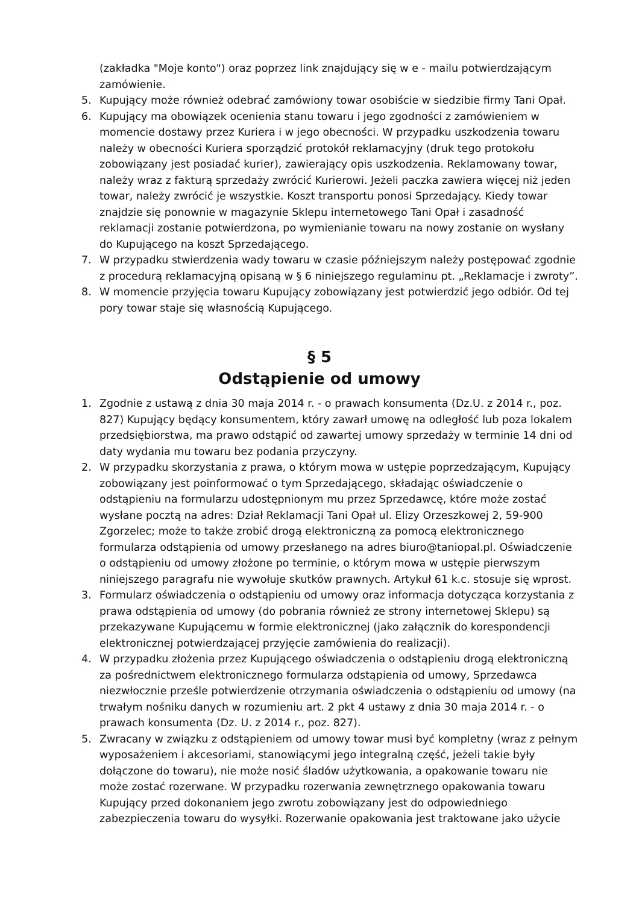(zakładka "Moje konto") oraz poprzez link znajdujący się w e - mailu potwierdzającym zamówienie.
5. Kupujący może również odebrać zamówiony towar osobiście w siedzibie firmy Tani Opał.
6. Kupujący ma obowiązek ocenienia stanu towaru i jego zgodności z zamówieniem w momencie dostawy przez Kuriera i w jego obecności. W przypadku uszkodzenia towaru należy w obecności Kuriera sporządzić protokół reklamacyjny (druk tego protokołu zobowiązany jest posiadać kurier), zawierający opis uszkodzenia. Reklamowany towar, należy wraz z fakturą sprzedaży zwrócić Kurierowi. Jeżeli paczka zawiera więcej niż jeden towar, należy zwrócić je wszystkie. Koszt transportu ponosi Sprzedający. Kiedy towar znajdzie się ponownie w magazynie Sklepu internetowego Tani Opał i zasadność reklamacji zostanie potwierdzona, po wymienianie towaru na nowy zostanie on wysłany do Kupującego na koszt Sprzedającego.
7. W przypadku stwierdzenia wady towaru w czasie późniejszym należy postępować zgodnie z procedurą reklamacyjną opisaną w § 6 niniejszego regulaminu pt. „Reklamacje i zwroty”.
8. W momencie przyjęcia towaru Kupujący zobowiązany jest potwierdzić jego odbiór. Od tej pory towar staje się własnością Kupującego.
§ 5
Odstąpienie od umowy
1. Zgodnie z ustawą z dnia 30 maja 2014 r. - o prawach konsumenta (Dz.U. z 2014 r., poz. 827) Kupujący będący konsumentem, który zawarł umowę na odległość lub poza lokalem przedsiębiorstwa, ma prawo odstąpić od zawartej umowy sprzedaży w terminie 14 dni od daty wydania mu towaru bez podania przyczyny.
2. W przypadku skorzystania z prawa, o którym mowa w ustępie poprzedzającym, Kupujący zobowiązany jest poinformować o tym Sprzedającego, składając oświadczenie o odstąpieniu na formularzu udostępnionym mu przez Sprzedawcę, które może zostać wysłane pocztą na adres: Dział Reklamacji Tani Opał ul. Elizy Orzeszkowej 2, 59-900 Zgorzelec; może to także zrobić drogą elektroniczną za pomocą elektronicznego formularza odstąpienia od umowy przesłanego na adres biuro@taniopal.pl. Oświadczenie o odstąpieniu od umowy złożone po terminie, o którym mowa w ustępie pierwszym niniejszego paragrafu nie wywołuje skutków prawnych. Artykuł 61 k.c. stosuje się wprost.
3. Formularz oświadczenia o odstąpieniu od umowy oraz informacja dotycząca korzystania z prawa odstąpienia od umowy (do pobrania również ze strony internetowej Sklepu) są przekazywane Kupującemu w formie elektronicznej (jako załącznik do korespondencji elektronicznej potwierdzającej przyjęcie zamówienia do realizacji).
4. W przypadku złożenia przez Kupującego oświadczenia o odstąpieniu drogą elektroniczną za pośrednictwem elektronicznego formularza odstąpienia od umowy, Sprzedawca niezwłocznie prześle potwierdzenie otrzymania oświadczenia o odstąpieniu od umowy (na trwałym nośniku danych w rozumieniu art. 2 pkt 4 ustawy z dnia 30 maja 2014 r. - o prawach konsumenta (Dz. U. z 2014 r., poz. 827).
5. Zwracany w związku z odstąpieniem od umowy towar musi być kompletny (wraz z pełnym wyposażeniem i akcesoriami, stanowiącymi jego integralną część, jeżeli takie były dołączone do towaru), nie może nosić śladów użytkowania, a opakowanie towaru nie może zostać rozerwane. W przypadku rozerwania zewnętrznego opakowania towaru Kupujący przed dokonaniem jego zwrotu zobowiązany jest do odpowiedniego zabezpieczenia towaru do wysyłki. Rozerwanie opakowania jest traktowane jako użycie